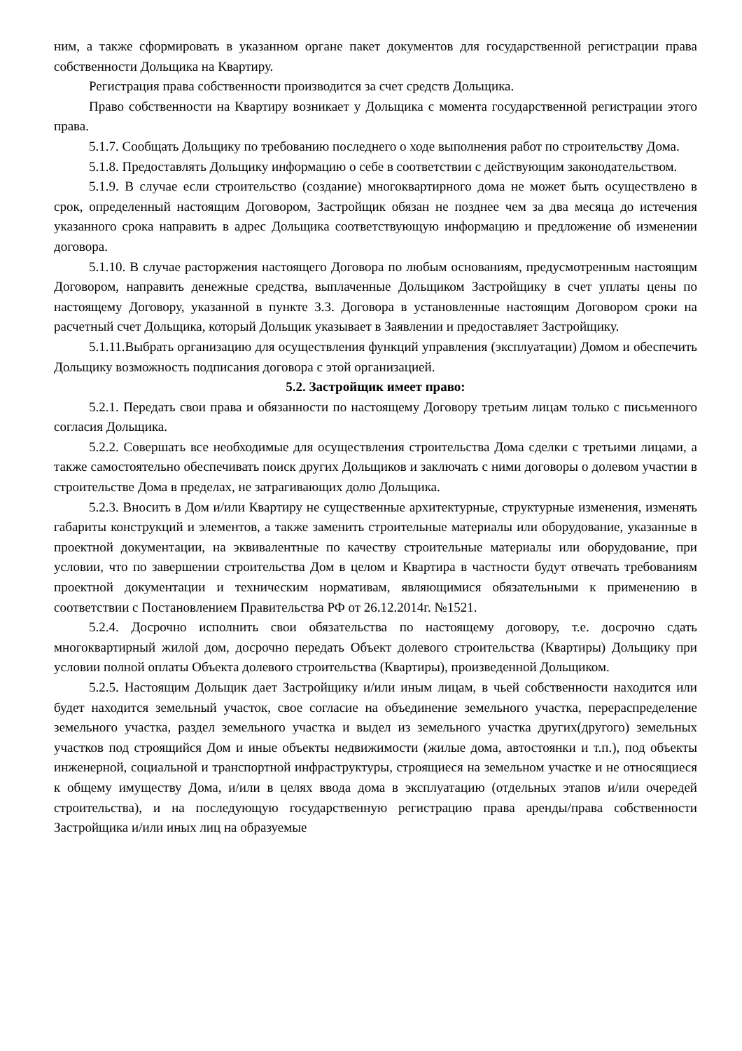ним, а также сформировать в указанном органе пакет документов для государственной регистрации права собственности Дольщика на Квартиру.
Регистрация права собственности производится за счет средств Дольщика.
Право собственности на Квартиру возникает у Дольщика с момента государственной регистрации этого права.
5.1.7. Сообщать Дольщику по требованию последнего о ходе выполнения работ по строительству Дома.
5.1.8. Предоставлять Дольщику информацию о себе в соответствии с действующим законодательством.
5.1.9. В случае если строительство (создание) многоквартирного дома не может быть осуществлено в срок, определенный настоящим Договором, Застройщик обязан не позднее чем за два месяца до истечения указанного срока направить в адрес Дольщика соответствующую информацию и предложение об изменении договора.
5.1.10. В случае расторжения настоящего Договора по любым основаниям, предусмотренным настоящим Договором, направить денежные средства, выплаченные Дольщиком Застройщику в счет уплаты цены по настоящему Договору, указанной в пункте 3.3. Договора в установленные настоящим Договором сроки на расчетный счет Дольщика, который Дольщик указывает в Заявлении и предоставляет Застройщику.
5.1.11.Выбрать организацию для осуществления функций управления (эксплуатации) Домом и обеспечить Дольщику возможность подписания договора с этой организацией.
5.2. Застройщик имеет право:
5.2.1. Передать свои права и обязанности по настоящему Договору третьим лицам только с письменного согласия Дольщика.
5.2.2. Совершать все необходимые для осуществления строительства Дома сделки с третьими лицами, а также самостоятельно обеспечивать поиск других Дольщиков и заключать с ними договоры о долевом участии в строительстве Дома в пределах, не затрагивающих долю Дольщика.
5.2.3. Вносить в Дом и/или Квартиру не существенные архитектурные, структурные изменения, изменять габариты конструкций и элементов, а также заменить строительные материалы или оборудование, указанные в проектной документации, на эквивалентные по качеству строительные материалы или оборудование, при условии, что по завершении строительства Дом в целом и Квартира в частности будут отвечать требованиям проектной документации и техническим нормативам, являющимися обязательными к применению в соответствии с Постановлением Правительства РФ от 26.12.2014г. №1521.
5.2.4. Досрочно исполнить свои обязательства по настоящему договору, т.е. досрочно сдать многоквартирный жилой дом, досрочно передать Объект долевого строительства (Квартиры) Дольщику при условии полной оплаты Объекта долевого строительства (Квартиры), произведенной Дольщиком.
5.2.5. Настоящим Дольщик дает Застройщику и/или иным лицам, в чьей собственности находится или будет находится земельный участок, свое согласие на объединение земельного участка, перераспределение земельного участка, раздел земельного участка и выдел из земельного участка других(другого) земельных участков под строящийся Дом и иные объекты недвижимости (жилые дома, автостоянки и т.п.), под объекты инженерной, социальной и транспортной инфраструктуры, строящиеся на земельном участке и не относящиеся к общему имуществу Дома, и/или в целях ввода дома в эксплуатацию (отдельных этапов и/или очередей строительства), и на последующую государственную регистрацию права аренды/права собственности Застройщика и/или иных лиц на образуемые